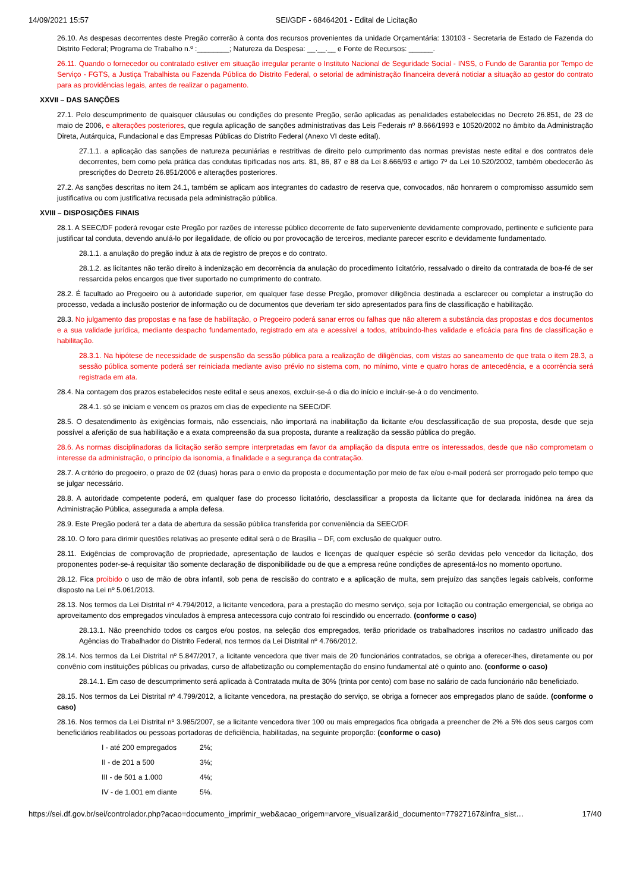14/09/2021 15:57 SEI/GDF - 68464201 - Edital de Licitação
26.10. As despesas decorrentes deste Pregão correrão à conta dos recursos provenientes da unidade Orçamentária: 130103 - Secretaria de Estado de Fazenda do Distrito Federal; Programa de Trabalho n.º :________; Natureza da Despesa: __.__.__ e Fonte de Recursos: ______.
26.11. Quando o fornecedor ou contratado estiver em situação irregular perante o Instituto Nacional de Seguridade Social - INSS, o Fundo de Garantia por Tempo de Serviço - FGTS, a Justiça Trabalhista ou Fazenda Pública do Distrito Federal, o setorial de administração financeira deverá noticiar a situação ao gestor do contrato para as providências legais, antes de realizar o pagamento.
XXVII – DAS SANÇÕES
27.1. Pelo descumprimento de quaisquer cláusulas ou condições do presente Pregão, serão aplicadas as penalidades estabelecidas no Decreto 26.851, de 23 de maio de 2006, e alterações posteriores, que regula aplicação de sanções administrativas das Leis Federais nº 8.666/1993 e 10520/2002 no âmbito da Administração Direta, Autárquica, Fundacional e das Empresas Públicas do Distrito Federal (Anexo VI deste edital).
27.1.1. a aplicação das sanções de natureza pecuniárias e restritivas de direito pelo cumprimento das normas previstas neste edital e dos contratos dele decorrentes, bem como pela prática das condutas tipificadas nos arts. 81, 86, 87 e 88 da Lei 8.666/93 e artigo 7º da Lei 10.520/2002, também obedecerão às prescrições do Decreto 26.851/2006 e alterações posteriores.
27.2. As sanções descritas no item 24.1, também se aplicam aos integrantes do cadastro de reserva que, convocados, não honrarem o compromisso assumido sem justificativa ou com justificativa recusada pela administração pública.
XVIII – DISPOSIÇÕES FINAIS
28.1. A SEEC/DF poderá revogar este Pregão por razões de interesse público decorrente de fato superveniente devidamente comprovado, pertinente e suficiente para justificar tal conduta, devendo anulá-lo por ilegalidade, de ofício ou por provocação de terceiros, mediante parecer escrito e devidamente fundamentado.
28.1.1. a anulação do pregão induz à ata de registro de preços e do contrato.
28.1.2. as licitantes não terão direito à indenização em decorrência da anulação do procedimento licitatório, ressalvado o direito da contratada de boa-fé de ser ressarcida pelos encargos que tiver suportado no cumprimento do contrato.
28.2. É facultado ao Pregoeiro ou à autoridade superior, em qualquer fase desse Pregão, promover diligência destinada a esclarecer ou completar a instrução do processo, vedada a inclusão posterior de informação ou de documentos que deveriam ter sido apresentados para fins de classificação e habilitação.
28.3. No julgamento das propostas e na fase de habilitação, o Pregoeiro poderá sanar erros ou falhas que não alterem a substância das propostas e dos documentos e a sua validade jurídica, mediante despacho fundamentado, registrado em ata e acessível a todos, atribuindo-lhes validade e eficácia para fins de classificação e habilitação.
28.3.1. Na hipótese de necessidade de suspensão da sessão pública para a realização de diligências, com vistas ao saneamento de que trata o item 28.3, a sessão pública somente poderá ser reiniciada mediante aviso prévio no sistema com, no mínimo, vinte e quatro horas de antecedência, e a ocorrência será registrada em ata.
28.4. Na contagem dos prazos estabelecidos neste edital e seus anexos, excluir-se-á o dia do início e incluir-se-á o do vencimento.
28.4.1. só se iniciam e vencem os prazos em dias de expediente na SEEC/DF.
28.5. O desatendimento às exigências formais, não essenciais, não importará na inabilitação da licitante e/ou desclassificação de sua proposta, desde que seja possível a aferição de sua habilitação e a exata compreensão da sua proposta, durante a realização da sessão pública do pregão.
28.6. As normas disciplinadoras da licitação serão sempre interpretadas em favor da ampliação da disputa entre os interessados, desde que não comprometam o interesse da administração, o princípio da isonomia, a finalidade e a segurança da contratação.
28.7. A critério do pregoeiro, o prazo de 02 (duas) horas para o envio da proposta e documentação por meio de fax e/ou e-mail poderá ser prorrogado pelo tempo que se julgar necessário.
28.8. A autoridade competente poderá, em qualquer fase do processo licitatório, desclassificar a proposta da licitante que for declarada inidônea na área da Administração Pública, assegurada a ampla defesa.
28.9. Este Pregão poderá ter a data de abertura da sessão pública transferida por conveniência da SEEC/DF.
28.10. O foro para dirimir questões relativas ao presente edital será o de Brasília – DF, com exclusão de qualquer outro.
28.11. Exigências de comprovação de propriedade, apresentação de laudos e licenças de qualquer espécie só serão devidas pelo vencedor da licitação, dos proponentes poder-se-á requisitar tão somente declaração de disponibilidade ou de que a empresa reúne condições de apresentá-los no momento oportuno.
28.12. Fica proibido o uso de mão de obra infantil, sob pena de rescisão do contrato e a aplicação de multa, sem prejuízo das sanções legais cabíveis, conforme disposto na Lei nº 5.061/2013.
28.13. Nos termos da Lei Distrital nº 4.794/2012, a licitante vencedora, para a prestação do mesmo serviço, seja por licitação ou contração emergencial, se obriga ao aproveitamento dos empregados vinculados à empresa antecessora cujo contrato foi rescindido ou encerrado. (conforme o caso)
28.13.1. Não preenchido todos os cargos e/ou postos, na seleção dos empregados, terão prioridade os trabalhadores inscritos no cadastro unificado das Agências do Trabalhador do Distrito Federal, nos termos da Lei Distrital nº 4.766/2012.
28.14. Nos termos da Lei Distrital nº 5.847/2017, a licitante vencedora que tiver mais de 20 funcionários contratados, se obriga a oferecer-lhes, diretamente ou por convênio com instituições públicas ou privadas, curso de alfabetização ou complementação do ensino fundamental até o quinto ano. (conforme o caso)
28.14.1. Em caso de descumprimento será aplicada à Contratada multa de 30% (trinta por cento) com base no salário de cada funcionário não beneficiado.
28.15. Nos termos da Lei Distrital nº 4.799/2012, a licitante vencedora, na prestação do serviço, se obriga a fornecer aos empregados plano de saúde. (conforme o caso)
28.16. Nos termos da Lei Distrital nº 3.985/2007, se a licitante vencedora tiver 100 ou mais empregados fica obrigada a preencher de 2% a 5% dos seus cargos com beneficiários reabilitados ou pessoas portadoras de deficiência, habilitadas, na seguinte proporção: (conforme o caso)
I - até 200 empregados 2%;
II - de 201 a 500 3%;
III - de 501 a 1.000 4%;
IV - de 1.001 em diante 5%.
https://sei.df.gov.br/sei/controlador.php?acao=documento_imprimir_web&acao_origem=arvore_visualizar&id_documento=77927167&infra_sist… 17/40